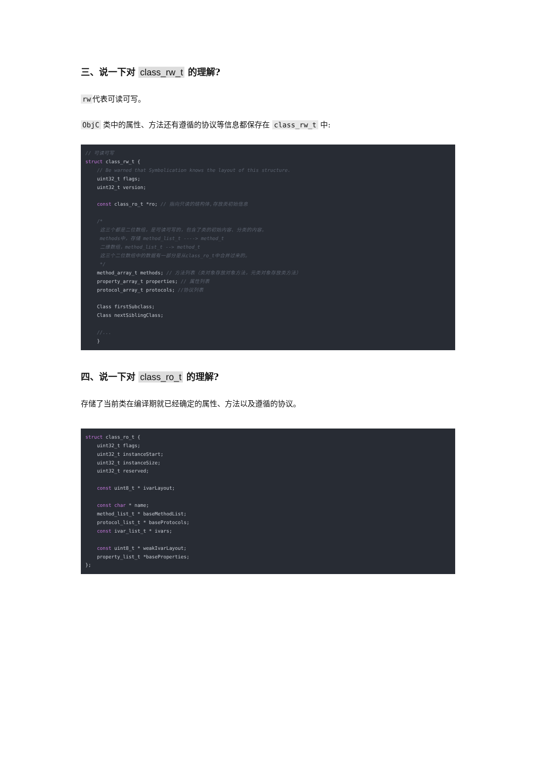三、说一下对 class_rw_t 的理解?
rw 代表可读可写。
ObjC 类中的属性、方法还有遵循的协议等信息都保存在 class_rw_t 中:
// 可读可写
struct class_rw_t {
    // Be warned that Symbolication knows the layout of this structure.
    uint32_t flags;
    uint32_t version;

    const class_ro_t *ro; // 指向只读的结构体,存放类初始信息

    /*
     这三个都是二位数组，是可读可写的，包含了类的初始内容、分类的内容。
     methods中，存储 method_list_t ----> method_t
     二维数组，method_list_t --> method_t
     这三个二位数组中的数据有一部分是从class_ro_t中合并过来的。
     */
    method_array_t methods; // 方法列表（类对象存放对象方法，元类对象存放类方法）
    property_array_t properties; // 属性列表
    protocol_array_t protocols; //协议列表

    Class firstSubclass;
    Class nextSiblingClass;

    //...
    }
四、说一下对 class_ro_t 的理解?
存储了当前类在编译期就已经确定的属性、方法以及遵循的协议。
struct class_ro_t {
    uint32_t flags;
    uint32_t instanceStart;
    uint32_t instanceSize;
    uint32_t reserved;

    const uint8_t * ivarLayout;

    const char * name;
    method_list_t * baseMethodList;
    protocol_list_t * baseProtocols;
    const ivar_list_t * ivars;

    const uint8_t * weakIvarLayout;
    property_list_t *baseProperties;
};